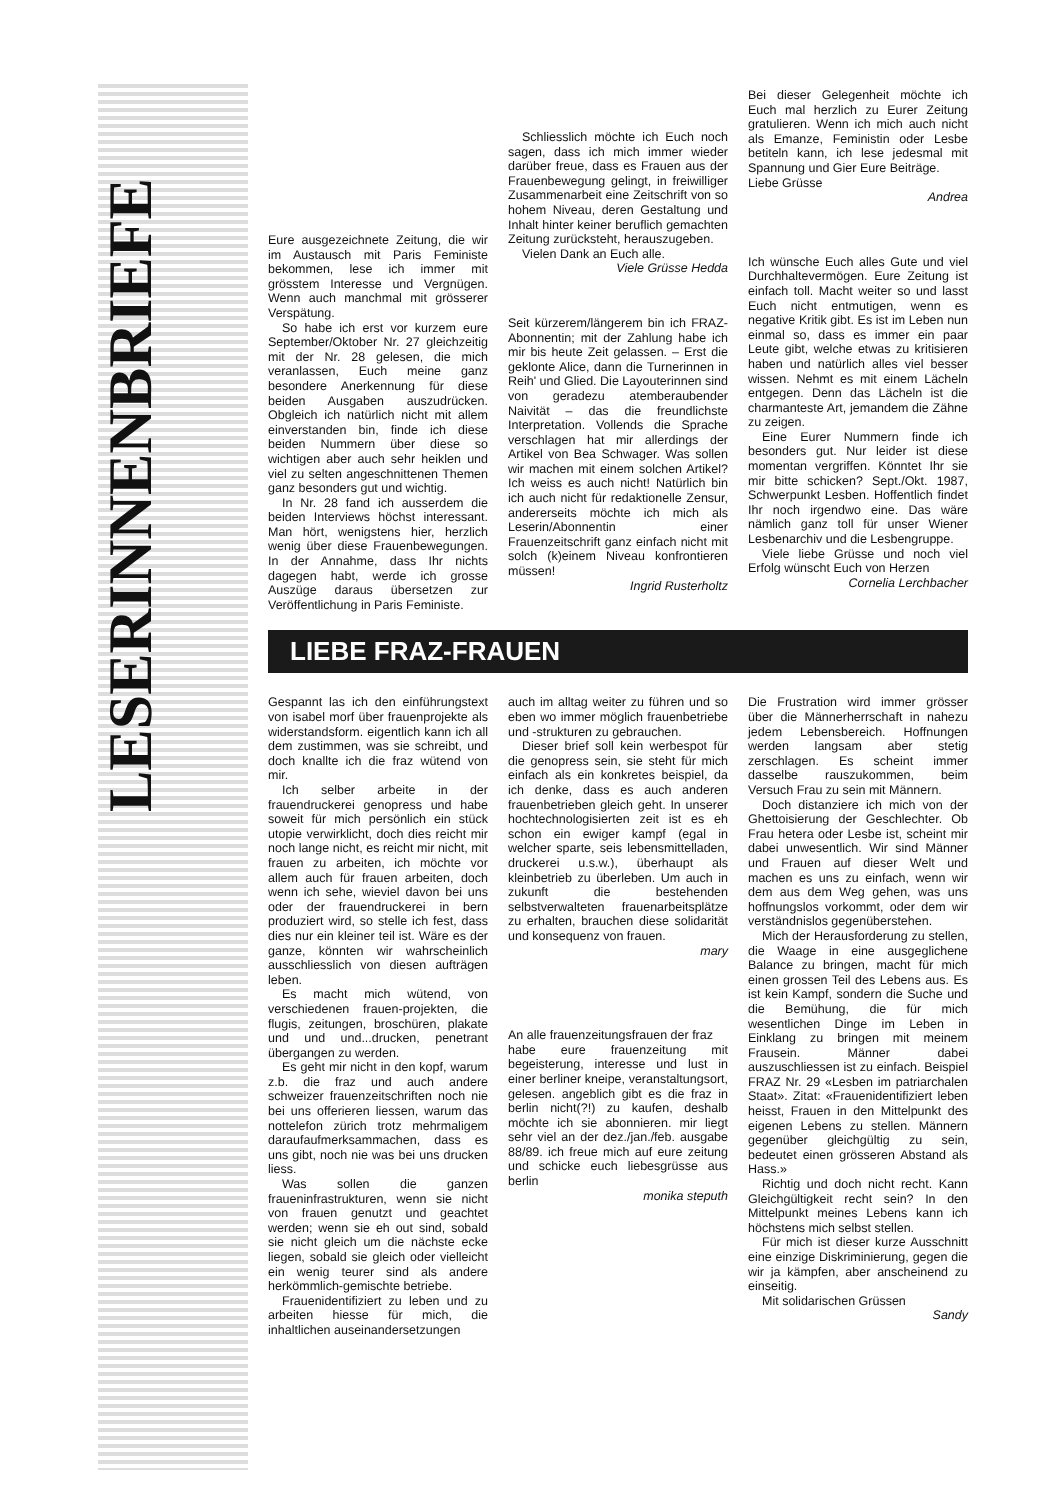LESERINNENBRIEFE
Eure ausgezeichnete Zeitung, die wir im Austausch mit Paris Feministe bekommen, lese ich immer mit grösstem Interesse und Vergnügen. Wenn auch manchmal mit grösserer Verspätung.
So habe ich erst vor kurzem eure September/Oktober Nr. 27 gleichzeitig mit der Nr. 28 gelesen, die mich veranlassen, Euch meine ganz besondere Anerkennung für diese beiden Ausgaben auszudrücken. Obgleich ich natürlich nicht mit allem einverstanden bin, finde ich diese beiden Nummern über diese so wichtigen aber auch sehr heiklen und viel zu selten angeschnittenen Themen ganz besonders gut und wichtig.
In Nr. 28 fand ich ausserdem die beiden Interviews höchst interessant. Man hört, wenigstens hier, herzlich wenig über diese Frauenbewegungen. In der Annahme, dass Ihr nichts dagegen habt, werde ich grosse Auszüge daraus übersetzen zur Veröffentlichung in Paris Feministe.
Schliesslich möchte ich Euch noch sagen, dass ich mich immer wieder darüber freue, dass es Frauen aus der Frauenbewegung gelingt, in freiwilliger Zusammenarbeit eine Zeitschrift von so hohem Niveau, deren Gestaltung und Inhalt hinter keiner beruflich gemachten Zeitung zurücksteht, herauszugeben.
Vielen Dank an Euch alle.
Viele Grüsse Hedda
Seit kürzerem/längerem bin ich FRAZ-Abonnentin; mit der Zahlung habe ich mir bis heute Zeit gelassen. – Erst die geklonte Alice, dann die Turnerinnen in Reih' und Glied. Die Layouterinnen sind von geradezu atemberaubender Naivität – das die freundlichste Interpretation. Vollends die Sprache verschlagen hat mir allerdings der Artikel von Bea Schwager. Was sollen wir machen mit einem solchen Artikel? Ich weiss es auch nicht! Natürlich bin ich auch nicht für redaktionelle Zensur, andererseits möchte ich mich als Leserin/Abonnentin einer Frauenzeitschrift ganz einfach nicht mit solch (k)einem Niveau konfrontieren müssen!
Ingrid Rusterholtz
Bei dieser Gelegenheit möchte ich Euch mal herzlich zu Eurer Zeitung gratulieren. Wenn ich mich auch nicht als Emanze, Feministin oder Lesbe betiteln kann, ich lese jedesmal mit Spannung und Gier Eure Beiträge.
Liebe Grüsse
Andrea
Ich wünsche Euch alles Gute und viel Durchhaltevermögen. Eure Zeitung ist einfach toll. Macht weiter so und lasst Euch nicht entmutigen, wenn es negative Kritik gibt. Es ist im Leben nun einmal so, dass es immer ein paar Leute gibt, welche etwas zu kritisieren haben und natürlich alles viel besser wissen. Nehmt es mit einem Lächeln entgegen. Denn das Lächeln ist die charmanteste Art, jemandem die Zähne zu zeigen.
Eine Eurer Nummern finde ich besonders gut. Nur leider ist diese momentan vergriffen. Könntet Ihr sie mir bitte schicken? Sept./Okt. 1987, Schwerpunkt Lesben. Hoffentlich findet Ihr noch irgendwo eine. Das wäre nämlich ganz toll für unser Wiener Lesbenarchiv und die Lesbengruppe.
Viele liebe Grüsse und noch viel Erfolg wünscht Euch von Herzen
Cornelia Lerchbacher
LIEBE FRAZ-FRAUEN
Gespannt las ich den einführungstext von isabel morf über frauenprojekte als widerstandsform. eigentlich kann ich all dem zustimmen, was sie schreibt, und doch knallte ich die fraz wütend von mir.
Ich selber arbeite in der frauendruckerei genopress und habe soweit für mich persönlich ein stück utopie verwirklicht, doch dies reicht mir noch lange nicht, es reicht mir nicht, mit frauen zu arbeiten, ich möchte vor allem auch für frauen arbeiten, doch wenn ich sehe, wieviel davon bei uns oder der frauendruckerei in bern produziert wird, so stelle ich fest, dass dies nur ein kleiner teil ist. Wäre es der ganze, könnten wir wahrscheinlich ausschliesslich von diesen aufträgen leben.
Es macht mich wütend, von verschiedenen frauen-projekten, die flugis, zeitungen, broschüren, plakate und und und...drucken, penetrant übergangen zu werden.
Es geht mir nicht in den kopf, warum z.b. die fraz und auch andere schweizer frauenzeitschriften noch nie bei uns offerieren liessen, warum das nottelefon zürich trotz mehrmaligem daraufaufmerksammachen, dass es uns gibt, noch nie was bei uns drucken liess.
Was sollen die ganzen fraueninfrastrukturen, wenn sie nicht von frauen genutzt und geachtet werden; wenn sie eh out sind, sobald sie nicht gleich um die nächste ecke liegen, sobald sie gleich oder vielleicht ein wenig teurer sind als andere herkömmlich-gemischte betriebe.
Frauenidentifiziert zu leben und zu arbeiten hiesse für mich, die inhaltlichen auseinandersetzungen
auch im alltag weiter zu führen und so eben wo immer möglich frauenbetriebe und -strukturen zu gebrauchen.
Dieser brief soll kein werbespot für die genopress sein, sie steht für mich einfach als ein konkretes beispiel, da ich denke, dass es auch anderen frauenbetrieben gleich geht. In unserer hochtechnologisierten zeit ist es eh schon ein ewiger kampf (egal in welcher sparte, seis lebensmittelladen, druckerei u.s.w.), überhaupt als kleinbetrieb zu überleben. Um auch in zukunft die bestehenden selbstverwalteten frauenarbeitsplätze zu erhalten, brauchen diese solidarität und konsequenz von frauen.
mary
An alle frauenzeitungsfrauen der fraz
habe eure frauenzeitung mit begeisterung, interesse und lust in einer berliner kneipe, veranstaltungsort, gelesen. angeblich gibt es die fraz in berlin nicht(?!) zu kaufen, deshalb möchte ich sie abonnieren. mir liegt sehr viel an der dez./jan./feb. ausgabe 88/89. ich freue mich auf eure zeitung und schicke euch liebesgrüsse aus berlin
monika steputh
Die Frustration wird immer grösser über die Männerherrschaft in nahezu jedem Lebensbereich. Hoffnungen werden langsam aber stetig zerschlagen. Es scheint immer dasselbe rauszukommen, beim Versuch Frau zu sein mit Männern.
Doch distanziere ich mich von der Ghettoisierung der Geschlechter. Ob Frau hetera oder Lesbe ist, scheint mir dabei unwesentlich. Wir sind Männer und Frauen auf dieser Welt und machen es uns zu einfach, wenn wir dem aus dem Weg gehen, was uns hoffnungslos vorkommt, oder dem wir verständnislos gegenüberstehen.
Mich der Herausforderung zu stellen, die Waage in eine ausgeglichene Balance zu bringen, macht für mich einen grossen Teil des Lebens aus. Es ist kein Kampf, sondern die Suche und die Bemühung, die für mich wesentlichen Dinge im Leben in Einklang zu bringen mit meinem Frausein. Männer dabei auszuschliessen ist zu einfach. Beispiel FRAZ Nr. 29 «Lesben im patriarchalen Staat». Zitat: «Frauenidentifiziert leben heisst, Frauen in den Mittelpunkt des eigenen Lebens zu stellen. Männern gegenüber gleichgültig zu sein, bedeutet einen grösseren Abstand als Hass.»
Richtig und doch nicht recht. Kann Gleichgültigkeit recht sein? In den Mittelpunkt meines Lebens kann ich höchstens mich selbst stellen.
Für mich ist dieser kurze Ausschnitt eine einzige Diskriminierung, gegen die wir ja kämpfen, aber anscheinend zu einseitig.
Mit solidarischen Grüssen
Sandy